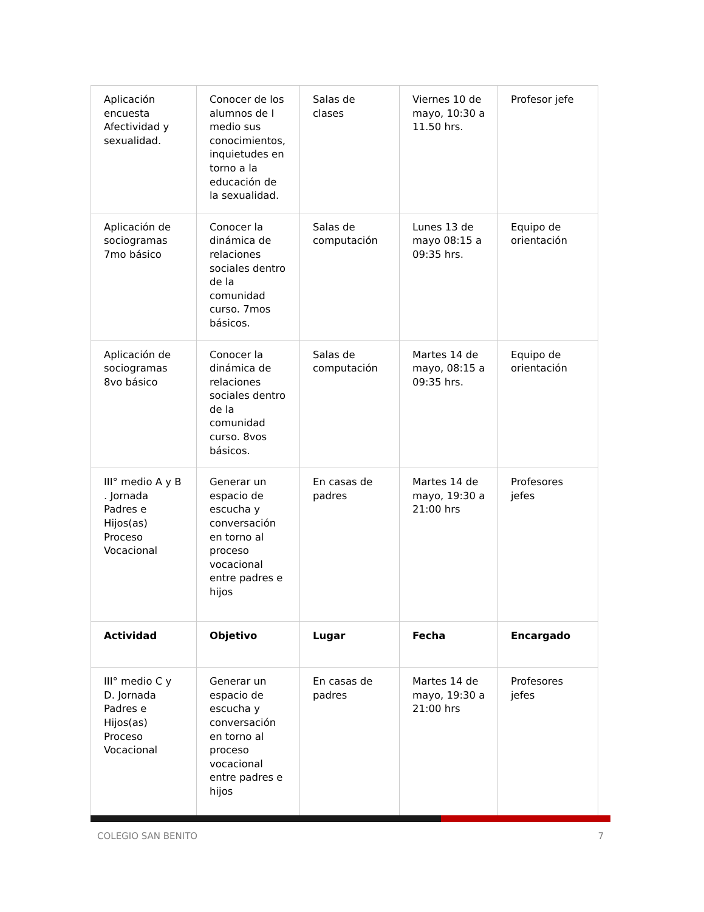| Aplicación encuesta Afectividad y sexualidad. | Conocer de los alumnos de I medio sus conocimientos, inquietudes en torno a la educación de la sexualidad. | Salas de clases | Viernes 10 de mayo, 10:30 a 11.50 hrs. | Profesor jefe |
| Aplicación de sociogramas 7mo básico | Conocer la dinámica de relaciones sociales dentro de la comunidad curso. 7mos básicos. | Salas de computación | Lunes 13 de mayo 08:15 a 09:35 hrs. | Equipo de orientación |
| Aplicación de sociogramas 8vo básico | Conocer la dinámica de relaciones sociales dentro de la comunidad curso. 8vos básicos. | Salas de computación | Martes 14 de mayo, 08:15 a 09:35 hrs. | Equipo de orientación |
| III° medio A y B . Jornada Padres e Hijos(as) Proceso Vocacional | Generar un espacio de escucha y conversación en torno al proceso vocacional entre padres e hijos | En casas de padres | Martes 14 de mayo, 19:30 a 21:00 hrs | Profesores jefes |
| Actividad | Objetivo | Lugar | Fecha | Encargado |
| III° medio C y D. Jornada Padres e Hijos(as) Proceso Vocacional | Generar un espacio de escucha y conversación en torno al proceso vocacional entre padres e hijos | En casas de padres | Martes 14 de mayo, 19:30 a 21:00 hrs | Profesores jefes |
COLEGIO SAN BENITO 7